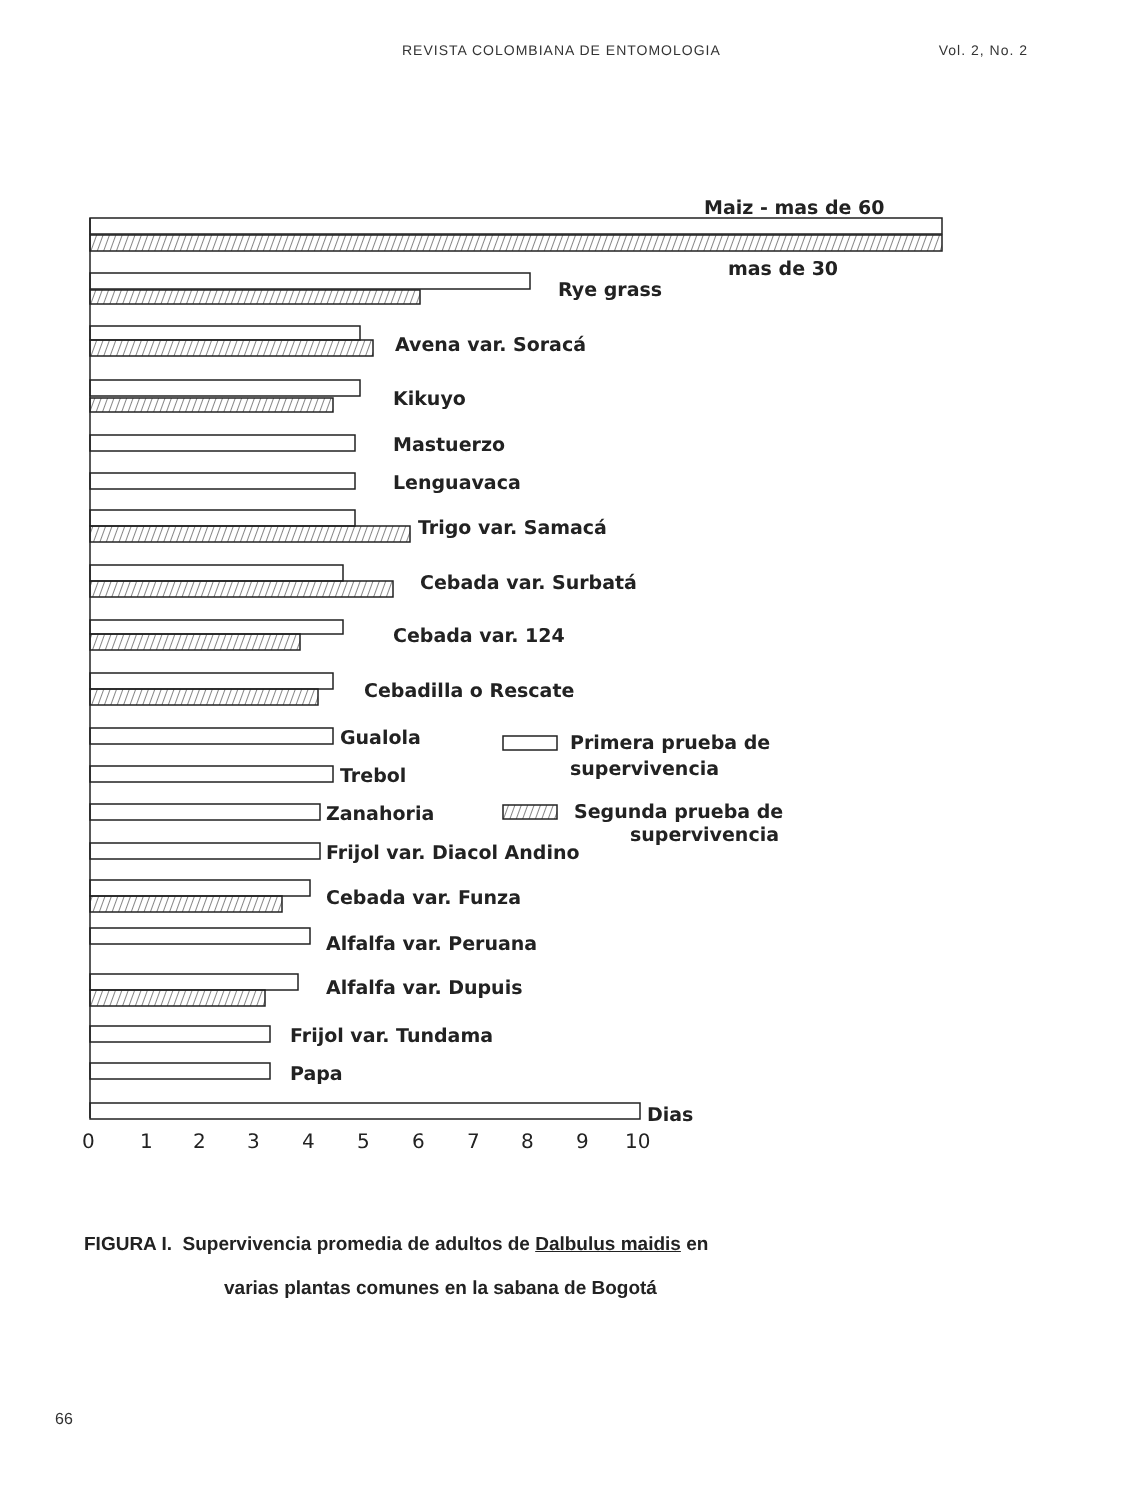REVISTA COLOMBIANA DE ENTOMOLOGIA Vol. 2, No. 2
Maiz - mas de 60
mas de 30
Rye grass
Avena var. Soracá
Kikuyo
Mastuerzo
Lenguavaca
Trigo var. Samacá
Cebada var. Surbatá
Cebada var. 124
Cebadilla o Rescate
Gualola
Trebol
Zanahoria
Frijol var. Diacol Andino
Cebada var. Funza
Alfalfa var. Peruana
Alfalfa var. Dupuis
Frijol var. Tundama
Papa
Primera prueba de
supervivencia
Segunda prueba de
supervivencia
Dias
0
1
2
3
4
5
6
7
8
9
10
FIGURA I. Supervivencia promedia de adultos de Dalbulus maidis en
varias plantas comunes en la sabana de Bogotá
66